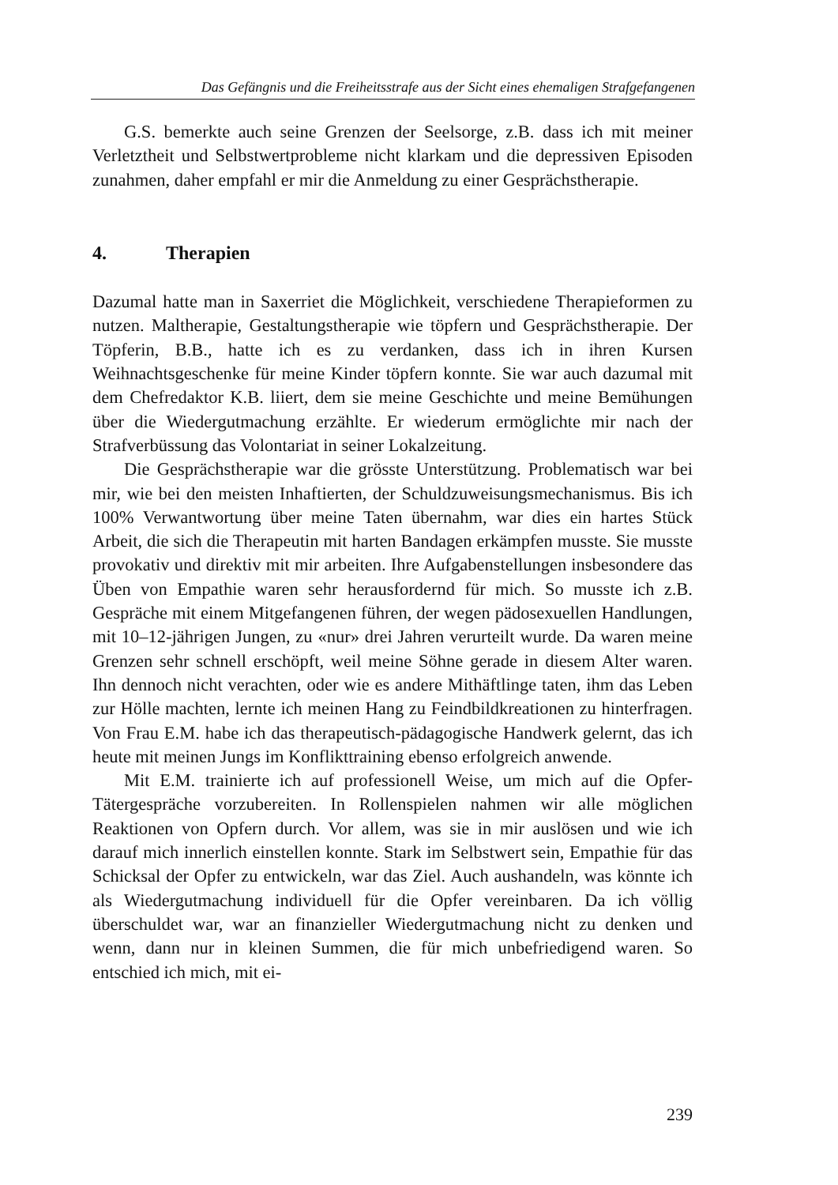Das Gefängnis und die Freiheitsstrafe aus der Sicht eines ehemaligen Strafgefangenen
G.S. bemerkte auch seine Grenzen der Seelsorge, z.B. dass ich mit meiner Verletztheit und Selbstwertprobleme nicht klarkam und die depressiven Episoden zunahmen, daher empfahl er mir die Anmeldung zu einer Gesprächstherapie.
4. Therapien
Dazumal hatte man in Saxerriet die Möglichkeit, verschiedene Therapieformen zu nutzen. Maltherapie, Gestaltungstherapie wie töpfern und Gesprächstherapie. Der Töpferin, B.B., hatte ich es zu verdanken, dass ich in ihren Kursen Weihnachtsgeschenke für meine Kinder töpfern konnte. Sie war auch dazumal mit dem Chefredaktor K.B. liiert, dem sie meine Geschichte und meine Bemühungen über die Wiedergutmachung erzählte. Er wiederum ermöglichte mir nach der Strafverbüssung das Volontariat in seiner Lokalzeitung.
Die Gesprächstherapie war die grösste Unterstützung. Problematisch war bei mir, wie bei den meisten Inhaftierten, der Schuldzuweisungsmechanismus. Bis ich 100% Verwantwortung über meine Taten übernahm, war dies ein hartes Stück Arbeit, die sich die Therapeutin mit harten Bandagen erkämpfen musste. Sie musste provokativ und direktiv mit mir arbeiten. Ihre Aufgabenstellungen insbesondere das Üben von Empathie waren sehr herausfordernd für mich. So musste ich z.B. Gespräche mit einem Mitgefangenen führen, der wegen pädosexuellen Handlungen, mit 10–12-jährigen Jungen, zu «nur» drei Jahren verurteilt wurde. Da waren meine Grenzen sehr schnell erschöpft, weil meine Söhne gerade in diesem Alter waren. Ihn dennoch nicht verachten, oder wie es andere Mithäftlinge taten, ihm das Leben zur Hölle machten, lernte ich meinen Hang zu Feindbildkreationen zu hinterfragen. Von Frau E.M. habe ich das therapeutisch-pädagogische Handwerk gelernt, das ich heute mit meinen Jungs im Konflikttraining ebenso erfolgreich anwende.
Mit E.M. trainierte ich auf professionell Weise, um mich auf die Opfer-Tätergespräche vorzubereiten. In Rollenspielen nahmen wir alle möglichen Reaktionen von Opfern durch. Vor allem, was sie in mir auslösen und wie ich darauf mich innerlich einstellen konnte. Stark im Selbstwert sein, Empathie für das Schicksal der Opfer zu entwickeln, war das Ziel. Auch aushandeln, was könnte ich als Wiedergutmachung individuell für die Opfer vereinbaren. Da ich völlig überschuldet war, war an finanzieller Wiedergutmachung nicht zu denken und wenn, dann nur in kleinen Summen, die für mich unbefriedigend waren. So entschied ich mich, mit ei-
239